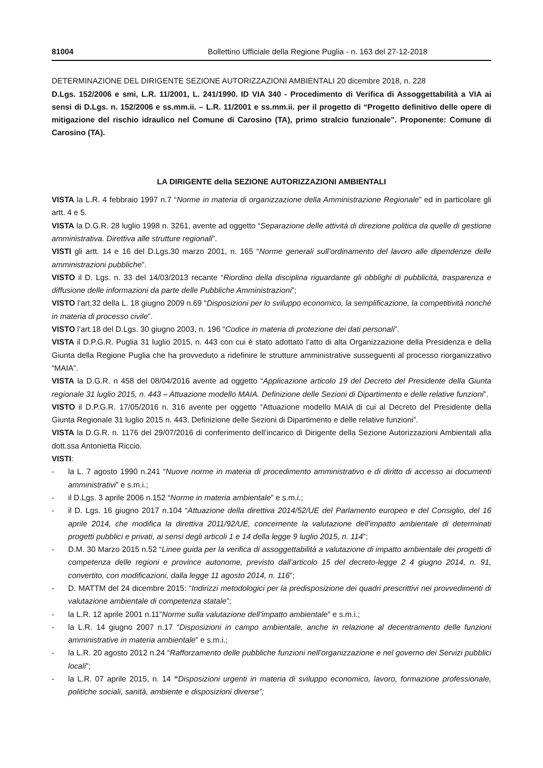81004 Bollettino Ufficiale della Regione Puglia - n. 163 del 27-12-2018
DETERMINAZIONE DEL DIRIGENTE SEZIONE AUTORIZZAZIONI AMBIENTALI 20 dicembre 2018, n. 228
D.Lgs. 152/2006 e smi, L.R. 11/2001, L. 241/1990. ID VIA 340 - Procedimento di Verifica di Assoggettabilità a VIA ai sensi di D.Lgs. n. 152/2006 e ss.mm.ii. – L.R. 11/2001 e ss.mm.ii. per il progetto di “Progetto definitivo delle opere di mitigazione del rischio idraulico nel Comune di Carosino (TA), primo stralcio funzionale”. Proponente: Comune di Carosino (TA).
LA DIRIGENTE della SEZIONE AUTORIZZAZIONI AMBIENTALI
VISTA la L.R. 4 febbraio 1997 n.7 “Norme in materia di organizzazione della Amministrazione Regionale” ed in particolare gli artt. 4 e 5.
VISTA la D.G.R. 28 luglio 1998 n. 3261, avente ad oggetto “Separazione delle attività di direzione politica da quelle di gestione amministrativa. Direttiva alle strutture regionali”.
VISTI gli artt. 14 e 16 del D.Lgs.30 marzo 2001, n. 165 “Norme generali sull’ordinamento del lavoro alle dipendenze delle amministrazioni pubbliche”.
VISTO il D. Lgs. n. 33 del 14/03/2013 recante “Riordino della disciplina riguardante gli obblighi di pubblicità, trasparenza e diffusione delle informazioni da parte delle Pubbliche Amministrazioni”;
VISTO l’art.32 della L. 18 giugno 2009 n.69 “Disposizioni per lo sviluppo economico, la semplificazione, la competitività nonché in materia di processo civile”.
VISTO l’art.18 del D.Lgs. 30 giugno 2003, n. 196 “Codice in materia di protezione dei dati personali”.
VISTA il D.P.G.R. Puglia 31 luglio 2015, n. 443 con cui è stato adottato l’atto di alta Organizzazione della Presidenza e della Giunta della Regione Puglia che ha provveduto a ridefinire le strutture amministrative susseguenti al processo riorganizzativo “MAIA”.
VISTA la D.G.R. n 458 del 08/04/2016 avente ad oggetto “Applicazione articolo 19 del Decreto del Presidente della Giunta regionale 31 luglio 2015, n. 443 – Attuazione modello MAIA. Definizione delle Sezioni di Dipartimento e delle relative funzioni”.
VISTO il D.P.G.R. 17/05/2016 n. 316 avente per oggetto “Attuazione modello MAIA di cui al Decreto del Presidente della Giunta Regionale 31 luglio 2015 n. 443. Definizione delle Sezioni di Dipartimento e delle relative funzioni”.
VISTA la D.G.R. n. 1176 del 29/07/2016 di conferimento dell’incarico di Dirigente della Sezione Autorizzazioni Ambientali alla dott.ssa Antonietta Riccio.
VISTI:
- la L. 7 agosto 1990 n.241 “Nuove norme in materia di procedimento amministrativo e di diritto di accesso ai documenti amministrativi” e s.m.i.;
- il D.Lgs. 3 aprile 2006 n.152 “Norme in materia ambientale” e s.m.i.;
- il D. Lgs. 16 giugno 2017 n.104 “Attuazione della direttiva 2014/52/UE del Parlamento europeo e del Consiglio, del 16 aprile 2014, che modifica la direttiva 2011/92/UE, concernente la valutazione dell’impatto ambientale di determinati progetti pubblici e privati, ai sensi degli articoli 1 e 14 della legge 9 luglio 2015, n. 114”;
- D.M. 30 Marzo 2015 n.52 “Linee guida per la verifica di assoggettabilità a valutazione di impatto ambientale dei progetti di competenza delle regioni e province autonome, previsto dall’articolo 15 del decreto-legge 2 4 giugno 2014, n. 91, convertito, con modificazioni, dalla legge 11 agosto 2014, n. 116”;
- D. MATTM del 24 dicembre 2015: “Indirizzi metodologici per la predisposizione dei quadri prescrittivi nei provvedimenti di valutazione ambientale di competenza statale”;
- la L.R. 12 aprile 2001 n.11”Norme sulla valutazione dell’impatto ambientale” e s.m.i.;
- la L.R. 14 giugno 2007 n.17 “Disposizioni in campo ambientale, anche in relazione al decentramento delle funzioni amministrative in materia ambientale” e s.m.i.;
- la L.R. 20 agosto 2012 n.24 “Rafforzamento delle pubbliche funzioni nell’organizzazione e nel governo dei Servizi pubblici locali”;
- la L.R. 07 aprile 2015, n. 14 “Disposizioni urgenti in materia di sviluppo economico, lavoro, formazione professionale, politiche sociali, sanità, ambiente e disposizioni diverse”;